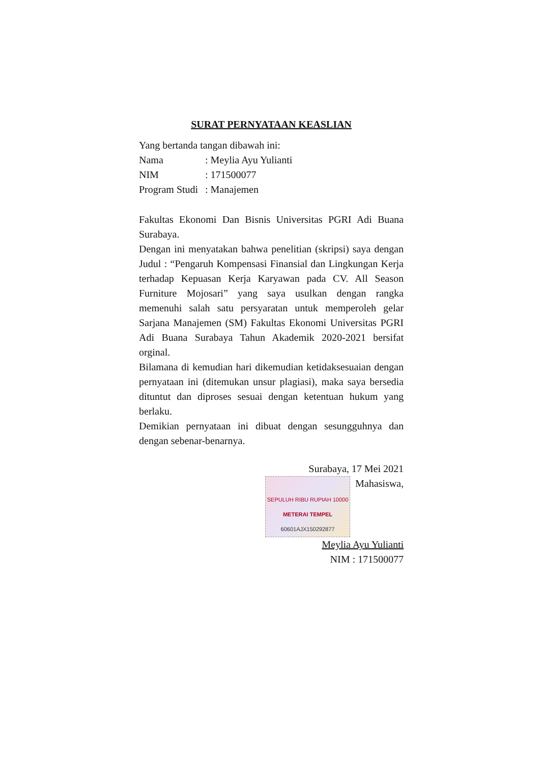SURAT PERNYATAAN KEASLIAN
Yang bertanda tangan dibawah ini:
Nama: Meylia Ayu Yulianti
NIM: 171500077
Program Studi: Manajemen
Fakultas Ekonomi Dan Bisnis Universitas PGRI Adi Buana Surabaya.
Dengan ini menyatakan bahwa penelitian (skripsi) saya dengan Judul : “Pengaruh Kompensasi Finansial dan Lingkungan Kerja terhadap Kepuasan Kerja Karyawan pada CV. All Season Furniture Mojosari” yang saya usulkan dengan rangka memenuhi salah satu persyaratan untuk memperoleh gelar Sarjana Manajemen (SM) Fakultas Ekonomi Universitas PGRI Adi Buana Surabaya Tahun Akademik 2020-2021 bersifat orginal.
Bilamana di kemudian hari dikemudian ketidaksesuaian dengan pernyataan ini (ditemukan unsur plagiasi), maka saya bersedia dituntut dan diproses sesuai dengan ketentuan hukum yang berlaku.
Demikian pernyataan ini dibuat dengan sesungguhnya dan dengan sebenar-benarnya.
Surabaya, 17 Mei 2021
SEPULUH RIBU RUPIAH 10000
METERAI TEMPEL
60601AJX150292877
Mahasiswa,
Meylia Ayu Yulianti
NIM : 171500077